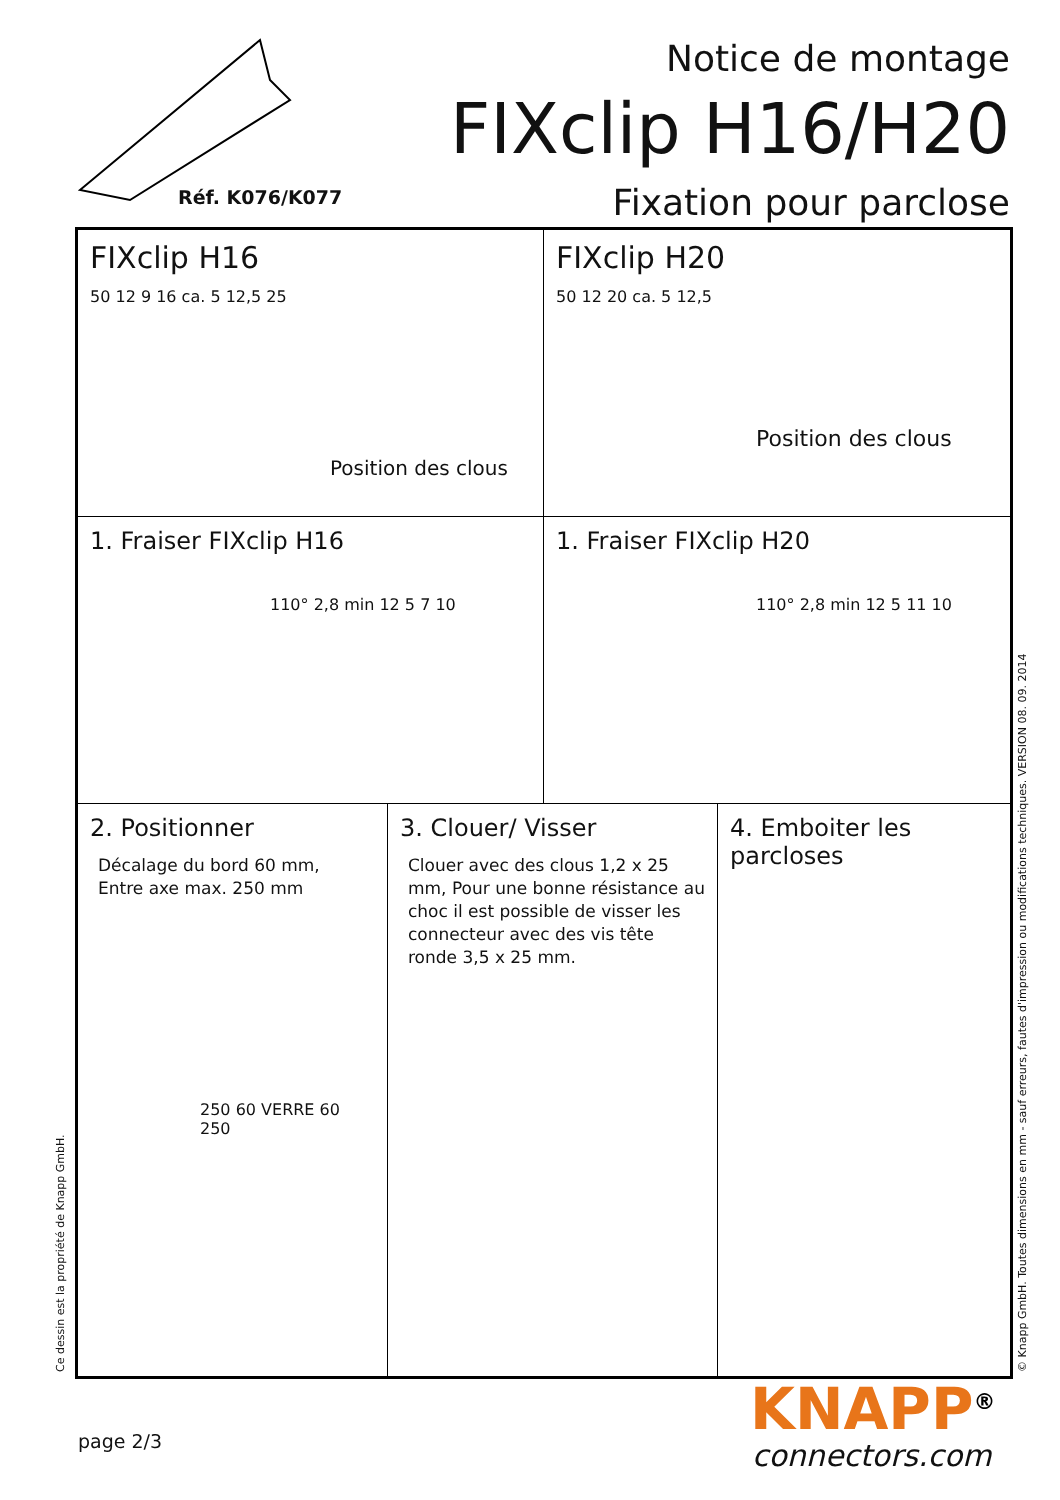Réf. K076/K077
Notice de montage
FIXclip H16/H20
Fixation pour parclose
FIXclip H16
50 12 9 16 ca. 5 12,5 25
Position des clous
FIXclip H20
50 12 20 ca. 5 12,5
Position des clous
1. Fraiser FIXclip H16
110° 2,8 min 12 5 7 10
1. Fraiser FIXclip H20
110° 2,8 min 12 5 11 10
2. Positionner
Décalage du bord 60 mm,
Entre axe max. 250 mm
250 60 VERRE 60 250
3. Clouer/ Visser
Clouer avec des clous 1,2 x 25 mm, Pour une bonne résistance au choc il est possible de visser les connecteur avec des vis tête ronde 3,5 x 25 mm.
4. Emboiter les parcloses
Ce dessin est la propriété de Knapp GmbH. © Knapp GmbH. Toutes dimensions en mm - sauf erreurs, fautes d'impression ou modifications techniques. VERSION 08. 09. 2014
page 2/3 KNAPP<sup>®</sup>
connectors.com